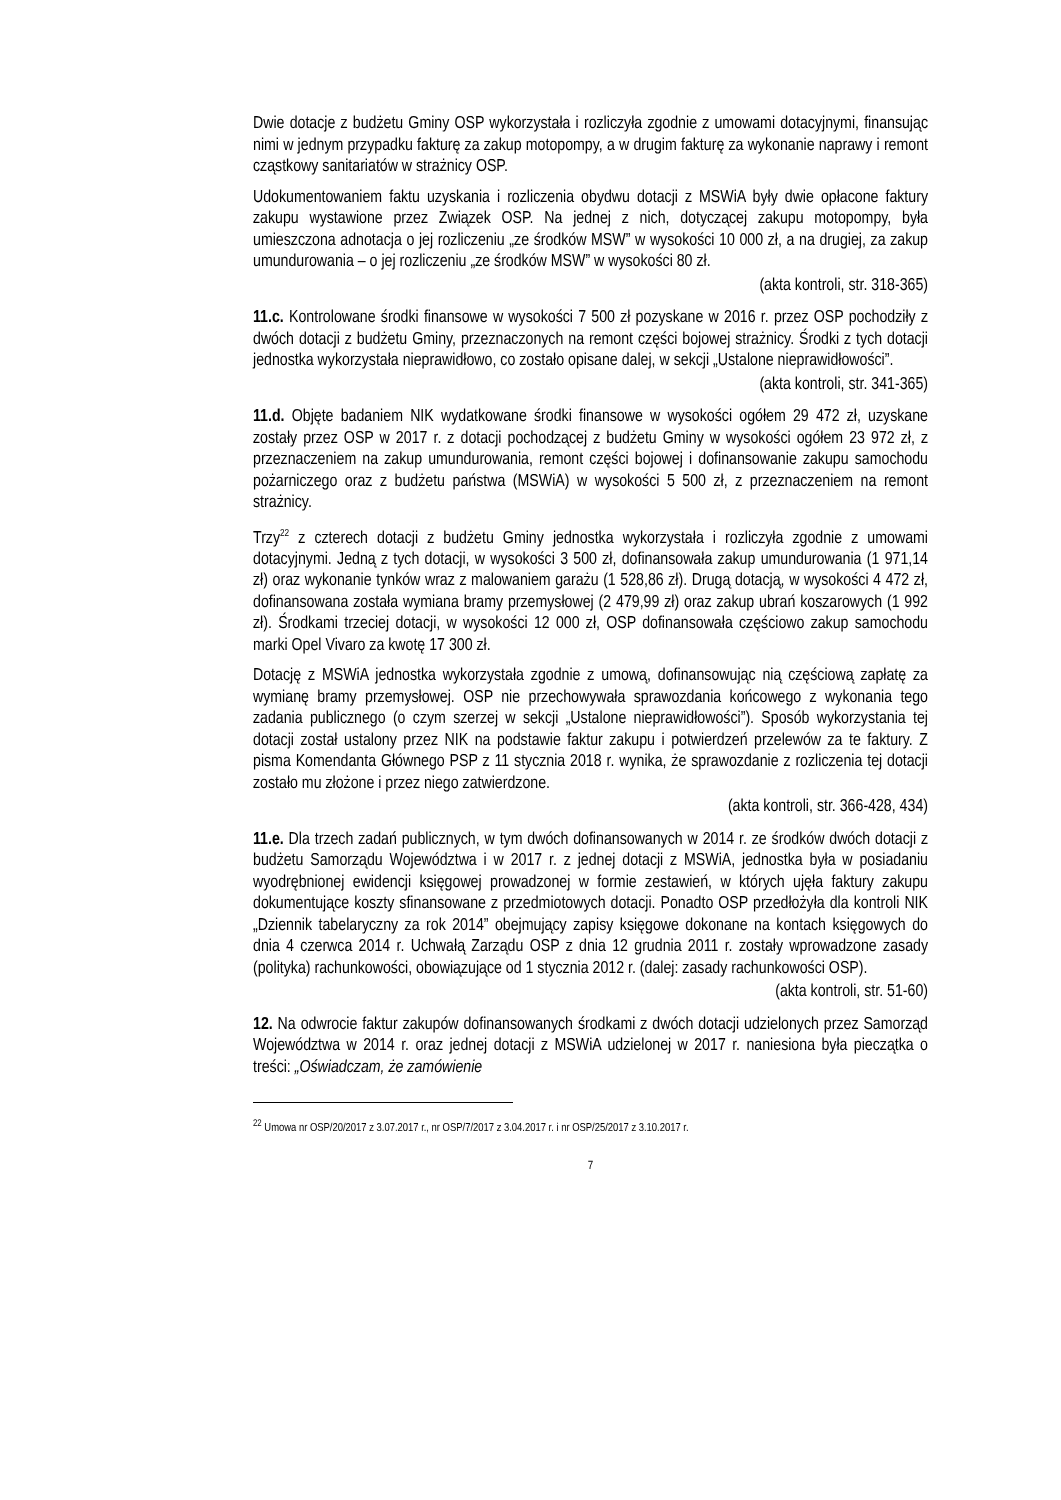Dwie dotacje z budżetu Gminy OSP wykorzystała i rozliczyła zgodnie z umowami dotacyjnymi, finansując nimi w jednym przypadku fakturę za zakup motopompy, a w drugim fakturę za wykonanie naprawy i remont cząstkowy sanitariatów w strażnicy OSP.
Udokumentowaniem faktu uzyskania i rozliczenia obydwu dotacji z MSWiA były dwie opłacone faktury zakupu wystawione przez Związek OSP. Na jednej z nich, dotyczącej zakupu motopompy, była umieszczona adnotacja o jej rozliczeniu „ze środków MSW” w wysokości 10 000 zł, a na drugiej, za zakup umundurowania – o jej rozliczeniu „ze środków MSW” w wysokości 80 zł.
(akta kontroli, str. 318-365)
11.c. Kontrolowane środki finansowe w wysokości 7 500 zł pozyskane w 2016 r. przez OSP pochodziły z dwóch dotacji z budżetu Gminy, przeznaczonych na remont części bojowej strażnicy. Środki z tych dotacji jednostka wykorzystała nieprawidłowo, co zostało opisane dalej, w sekcji „Ustalone nieprawidłowości”.
(akta kontroli, str. 341-365)
11.d. Objęte badaniem NIK wydatkowane środki finansowe w wysokości ogółem 29 472 zł, uzyskane zostały przez OSP w 2017 r. z dotacji pochodzącej z budżetu Gminy w wysokości ogółem 23 972 zł, z przeznaczeniem na zakup umundurowania, remont części bojowej i dofinansowanie zakupu samochodu pożarniczego oraz z budżetu państwa (MSWiA) w wysokości 5 500 zł, z przeznaczeniem na remont strażnicy.
Trzy<sup>22</sup> z czterech dotacji z budżetu Gminy jednostka wykorzystała i rozliczyła zgodnie z umowami dotacyjnymi. Jedną z tych dotacji, w wysokości 3 500 zł, dofinansowała zakup umundurowania (1 971,14 zł) oraz wykonanie tynków wraz z malowaniem garażu (1 528,86 zł). Drugą dotacją, w wysokości 4 472 zł, dofinansowana została wymiana bramy przemysłowej (2 479,99 zł) oraz zakup ubrań koszarowych (1 992 zł). Środkami trzeciej dotacji, w wysokości 12 000 zł, OSP dofinansowała częściowo zakup samochodu marki Opel Vivaro za kwotę 17 300 zł.
Dotację z MSWiA jednostka wykorzystała zgodnie z umową, dofinansowując nią częściową zapłatę za wymianę bramy przemysłowej. OSP nie przechowywała sprawozdania końcowego z wykonania tego zadania publicznego (o czym szerzej w sekcji „Ustalone nieprawidłowości”). Sposób wykorzystania tej dotacji został ustalony przez NIK na podstawie faktur zakupu i potwierdzeń przelewów za te faktury. Z pisma Komendanta Głównego PSP z 11 stycznia 2018 r. wynika, że sprawozdanie z rozliczenia tej dotacji zostało mu złożone i przez niego zatwierdzone.
(akta kontroli, str. 366-428, 434)
11.e. Dla trzech zadań publicznych, w tym dwóch dofinansowanych w 2014 r. ze środków dwóch dotacji z budżetu Samorządu Województwa i w 2017 r. z jednej dotacji z MSWiA, jednostka była w posiadaniu wyodrębnionej ewidencji księgowej prowadzonej w formie zestawień, w których ujęła faktury zakupu dokumentujące koszty sfinansowane z przedmiotowych dotacji. Ponadto OSP przedłożyła dla kontroli NIK „Dziennik tabelaryczny za rok 2014” obejmujący zapisy księgowe dokonane na kontach księgowych do dnia 4 czerwca 2014 r. Uchwałą Zarządu OSP z dnia 12 grudnia 2011 r. zostały wprowadzone zasady (polityka) rachunkowości, obowiązujące od 1 stycznia 2012 r. (dalej: zasady rachunkowości OSP).
(akta kontroli, str. 51-60)
12. Na odwrocie faktur zakupów dofinansowanych środkami z dwóch dotacji udzielonych przez Samorząd Województwa w 2014 r. oraz jednej dotacji z MSWiA udzielonej w 2017 r. naniesiona była pieczątka o treści: „Oświadczam, że zamówienie
<sup>22</sup> Umowa nr OSP/20/2017 z 3.07.2017 r., nr OSP/7/2017 z 3.04.2017 r. i nr OSP/25/2017 z 3.10.2017 r.
7